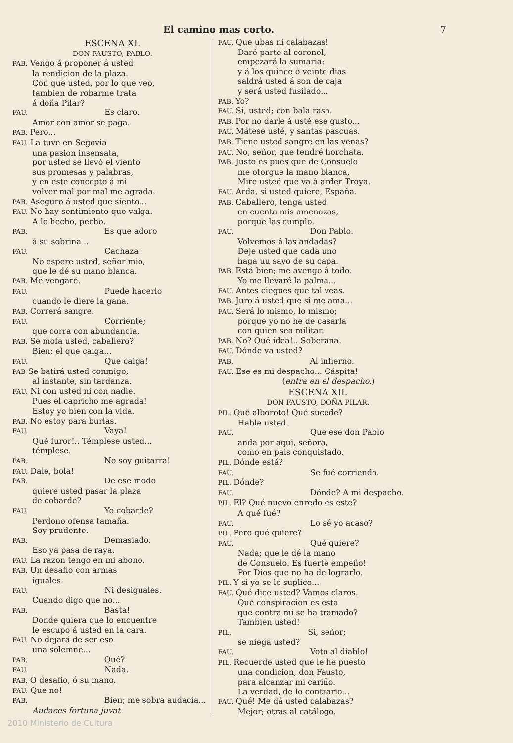El camino mas corto. 7
ESCENA XI.
DON FAUSTO, PABLO.
PAB. Vengo á proponer á usted
la rendicion de la plaza.
Con que usted, por lo que veo,
tambien de robarme trata
á doña Pilar?
FAU. Es claro.
Amor con amor se paga.
PAB. Pero...
FAU. La tuve en Segovia
una pasion insensata,
por usted se llevó el viento
sus promesas y palabras,
y en este concepto á mi
volver mal por mal me agrada.
PAB. Aseguro á usted que siento...
FAU. No hay sentimiento que valga.
A lo hecho, pecho.
PAB. Es que adoro
á su sobrina ..
FAU. Cachaza!
No espere usted, señor mio,
que le dé su mano blanca.
PAB. Me vengaré.
FAU. Puede hacerlo
cuando le diere la gana.
PAB. Correrá sangre.
FAU. Corriente;
que corra con abundancia.
PAB. Se mofa usted, caballero?
Bien: el que caiga...
FAU. Que caiga!
PAB Se batirá usted conmigo;
al instante, sin tardanza.
FAU. Ni con usted ni con nadie.
Pues el capricho me agrada!
Estoy yo bien con la vida.
PAB. No estoy para burlas.
FAU. Vaya!
Qué furor!.. Témplese usted...
témplese.
PAB. No soy guitarra!
FAU. Dale, bola!
PAB. De ese modo
quiere usted pasar la plaza
de cobarde?
FAU. Yo cobarde?
Perdono ofensa tamaña.
Soy prudente.
PAB. Demasiado.
Eso ya pasa de raya.
FAU. La razon tengo en mi abono.
PAB. Un desafio con armas
iguales.
FAU. Ni desiguales.
Cuando digo que no...
PAB. Basta!
Donde quiera que lo encuentre
le escupo á usted en la cara.
FAU. No dejará de ser eso
una solemne...
PAB. Qué?
FAU. Nada.
PAB. O desafio, ó su mano.
FAU. Que no!
PAB. Bien; me sobra audacia...
Audaces fortuna juvat
FAU. Que ubas ni calabazas!
Daré parte al coronel,
empezará la sumaria:
y á los quince ó veinte dias
saldrá usted á son de caja
y será usted fusilado...
PAB. Yo?
FAU. Si, usted; con bala rasa.
PAB. Por no darle á usté ese gusto...
FAU. Mátese usté, y santas pascuas.
PAB. Tiene usted sangre en las venas?
FAU. No, señor, que tendré horchata.
PAB. Justo es pues que de Consuelo
me otorgue la mano blanca,
Mire usted que va á arder Troya.
FAU. Arda, si usted quiere, España.
PAB. Caballero, tenga usted
en cuenta mis amenazas,
porque las cumplo.
FAU. Don Pablo.
Volvemos á las andadas?
Deje usted que cada uno
haga uu sayo de su capa.
PAB. Está bien; me avengo á todo.
Yo me llevaré la palma...
FAU. Antes ciegues que tal veas.
PAB. Juro á usted que si me ama...
FAU. Será lo mismo, lo mismo;
porque yo no he de casarla
con quien sea militar.
PAB. No? Qué idea!.. Soberana.
FAU. Dónde va usted?
PAB. Al infierno.
FAU. Ese es mi despacho... Cáspita!
(entra en el despacho.)
ESCENA XII.
DON FAUSTO, DOÑA PILAR.
PIL. Qué alboroto! Qué sucede?
Hable usted.
FAU. Que ese don Pablo
anda por aqui, señora,
como en pais conquistado.
PIL. Dónde está?
FAU. Se fué corriendo.
PIL. Dónde?
FAU. Dónde? A mi despacho.
PIL. El? Qué nuevo enredo es este?
A qué fué?
FAU. Lo sé yo acaso?
PIL. Pero qué quiere?
FAU. Qué quiere?
Nada; que le dé la mano
de Consuelo. Es fuerte empeño!
Por Dios que no ha de lograrlo.
PIL. Y si yo se lo suplico...
FAU. Qué dice usted? Vamos claros.
Qué conspiracion es esta
que contra mi se ha tramado?
Tambien usted!
PIL. Si, señor;
se niega usted?
FAU. Voto al diablo!
PIL. Recuerde usted que le he puesto
una condicion, don Fausto,
para alcanzar mi cariño.
La verdad, de lo contrario...
FAU. Qué! Me dá usted calabazas?
Mejor; otras al catálogo.
2010 Ministerio de Cultura